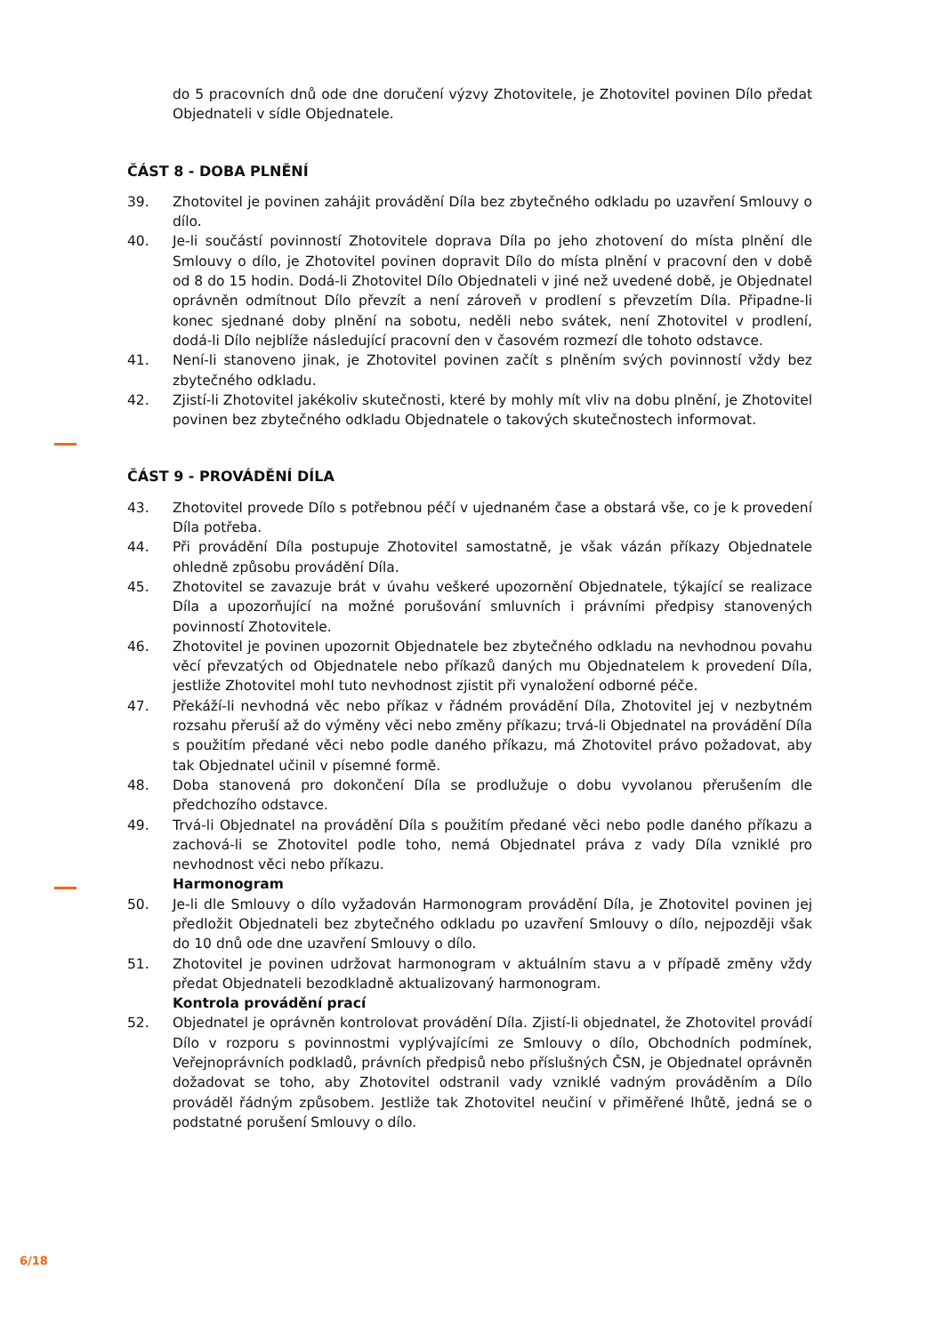do 5 pracovních dnů ode dne doručení výzvy Zhotovitele, je Zhotovitel povinen Dílo předat Objednateli v sídle Objednatele.
ČÁST 8 - DOBA PLNĚNÍ
39. Zhotovitel je povinen zahájit provádění Díla bez zbytečného odkladu po uzavření Smlouvy o dílo.
40. Je-li součástí povinností Zhotovitele doprava Díla po jeho zhotovení do místa plnění dle Smlouvy o dílo, je Zhotovitel povinen dopravit Dílo do místa plnění v pracovní den v době od 8 do 15 hodin. Dodá-li Zhotovitel Dílo Objednateli v jiné než uvedené době, je Objednatel oprávněn odmítnout Dílo převzít a není zároveň v prodlení s převzetím Díla. Připadne-li konec sjednané doby plnění na sobotu, neděli nebo svátek, není Zhotovitel v prodlení, dodá-li Dílo nejblíže následující pracovní den v časovém rozmezí dle tohoto odstavce.
41. Není-li stanoveno jinak, je Zhotovitel povinen začít s plněním svých povinností vždy bez zbytečného odkladu.
42. Zjistí-li Zhotovitel jakékoliv skutečnosti, které by mohly mít vliv na dobu plnění, je Zhotovitel povinen bez zbytečného odkladu Objednatele o takových skutečnostech informovat.
ČÁST 9 - PROVÁDĚNÍ DÍLA
43. Zhotovitel provede Dílo s potřebnou péčí v ujednaném čase a obstará vše, co je k provedení Díla potřeba.
44. Při provádění Díla postupuje Zhotovitel samostatně, je však vázán příkazy Objednatele ohledně způsobu provádění Díla.
45. Zhotovitel se zavazuje brát v úvahu veškeré upozornění Objednatele, týkající se realizace Díla a upozorňující na možné porušování smluvních i právními předpisy stanovených povinností Zhotovitele.
46. Zhotovitel je povinen upozornit Objednatele bez zbytečného odkladu na nevhodnou povahu věcí převzatých od Objednatele nebo příkazů daných mu Objednatelem k provedení Díla, jestliže Zhotovitel mohl tuto nevhodnost zjistit při vynaložení odborné péče.
47. Překáží-li nevhodná věc nebo příkaz v řádném provádění Díla, Zhotovitel jej v nezbytném rozsahu přeruší až do výměny věci nebo změny příkazu; trvá-li Objednatel na provádění Díla s použitím předané věci nebo podle daného příkazu, má Zhotovitel právo požadovat, aby tak Objednatel učinil v písemné formě.
48. Doba stanovená pro dokončení Díla se prodlužuje o dobu vyvolanou přerušením dle předchozího odstavce.
49. Trvá-li Objednatel na provádění Díla s použitím předané věci nebo podle daného příkazu a zachová-li se Zhotovitel podle toho, nemá Objednatel práva z vady Díla vzniklé pro nevhodnost věci nebo příkazu.
Harmonogram
50. Je-li dle Smlouvy o dílo vyžadován Harmonogram provádění Díla, je Zhotovitel povinen jej předložit Objednateli bez zbytečného odkladu po uzavření Smlouvy o dílo, nejpozději však do 10 dnů ode dne uzavření Smlouvy o dílo.
51. Zhotovitel je povinen udržovat harmonogram v aktuálním stavu a v případě změny vždy předat Objednateli bezodkladně aktualizovaný harmonogram.
Kontrola provádění prací
52. Objednatel je oprávněn kontrolovat provádění Díla. Zjistí-li objednatel, že Zhotovitel provádí Dílo v rozporu s povinnostmi vyplývajícími ze Smlouvy o dílo, Obchodních podmínek, Veřejnoprávních podkladů, právních předpisů nebo příslušných ČSN, je Objednatel oprávněn dožadovat se toho, aby Zhotovitel odstranil vady vzniklé vadným prováděním a Dílo prováděl řádným způsobem. Jestliže tak Zhotovitel neučiní v přiměřené lhůtě, jedná se o podstatné porušení Smlouvy o dílo.
6/18